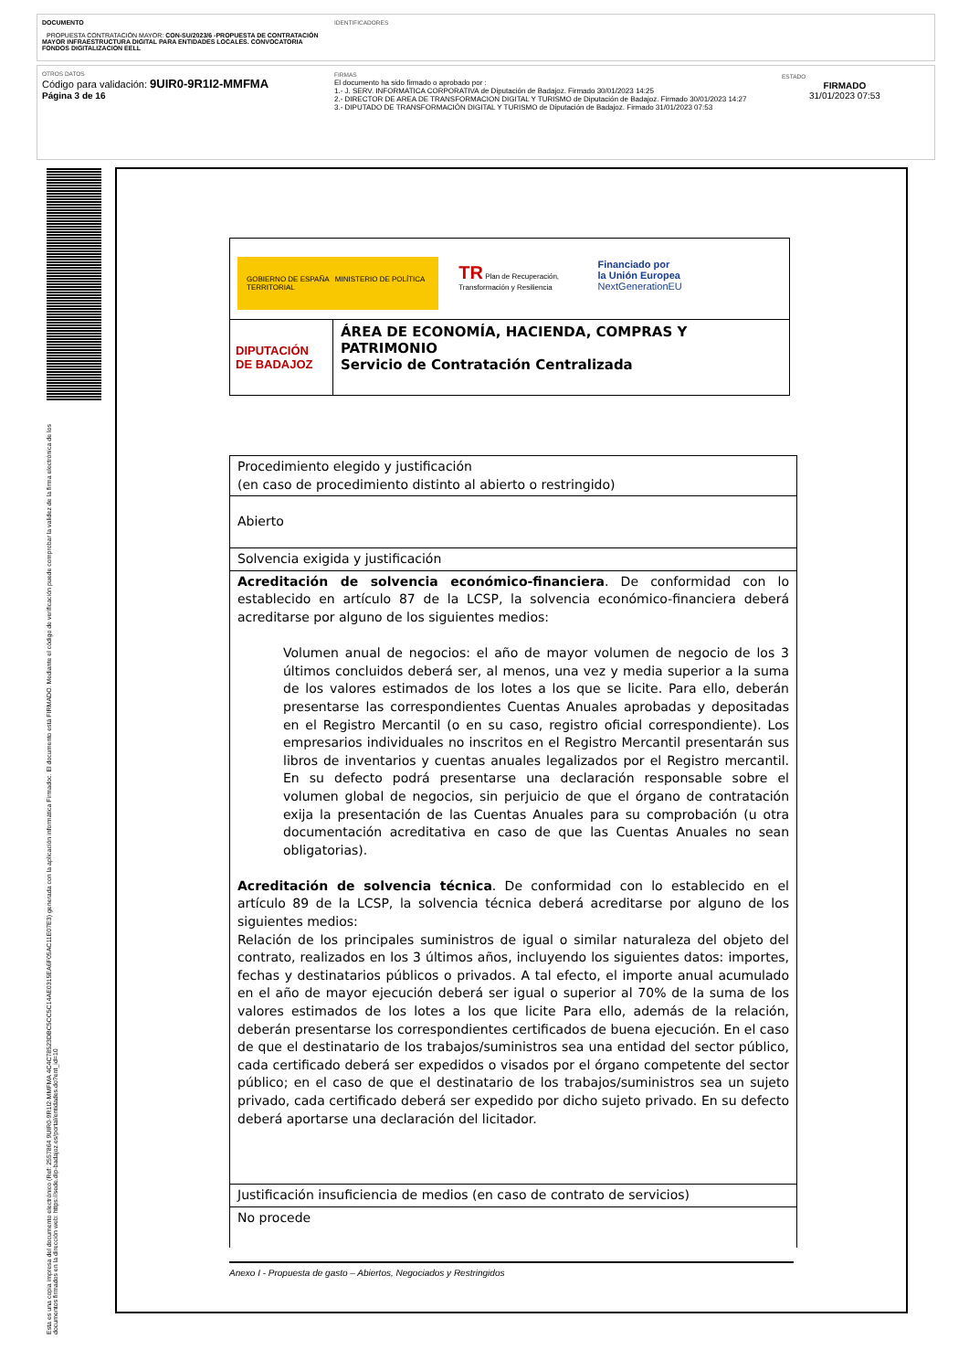DOCUMENTO
PROPUESTA CONTRATACIÓN MAYOR: CON-SU/2023/6 -PROPUESTA DE CONTRATACIÓN MAYOR INFRAESTRUCTURA DIGITAL PARA ENTIDADES LOCALES. CONVOCATORIA FONDOS DIGITALIZACION EELL
IDENTIFICADORES
OTROS DATOS
Código para validación: 9UIR0-9R1I2-MMFMA
Página 3 de 16
FIRMAS
El documento ha sido firmado o aprobado por :
1.- J. SERV. INFORMATICA CORPORATIVA de Diputación de Badajoz. Firmado 30/01/2023 14:25
2.- DIRECTOR DE AREA DE TRANSFORMACION DIGITAL Y TURISMO de Diputación de Badajoz. Firmado 30/01/2023 14:27
3.- DIPUTADO DE TRANSFORMACIÓN DIGITAL Y TURISMO de Diputación de Badajoz. Firmado 31/01/2023 07:53
ESTADO
FIRMADO
31/01/2023 07:53
Esta es una copia impresa del documento electrónico (Ref: 2557864 9UIR0-9R1I2-MMFMA 4C4C78523DBC5CC5C14AE0315EA6F05AC11E07E3) generada con la aplicación informática Firmadoc. El documento está FIRMADO. Mediante el código de verificación puede comprobar la validez de la firma electrónica de los documentos firmados en la dirección web: https://sede.dip-badajoz.es/portal/entidades.do?ent_id=10
| GOBIERNO DE ESPAÑA MINISTERIO DE POLÍTICA TERRITORIAL TR Plan de Recuperación, Transformación y Resiliencia Financiado por la Unión Europea NextGenerationEU | |
| DIPUTACIÓN DE BADAJOZ | ÁREA DE ECONOMÍA, HACIENDA, COMPRAS Y PATRIMONIO Servicio de Contratación Centralizada |
| Procedimiento elegido y justificación (en caso de procedimiento distinto al abierto o restringido) |
| Abierto |
| Solvencia exigida y justificación |
| Acreditación de solvencia económico-financiera . De conformidad con lo establecido en artículo 87 de la LCSP, la solvencia económico-financiera deberá acreditarse por alguno de los siguientes medios: Volumen anual de negocios: el año de mayor volumen de negocio de los 3 últimos concluidos deberá ser, al menos, una vez y media superior a la suma de los valores estimados de los lotes a los que se licite. Para ello, deberán presentarse las correspondientes Cuentas Anuales aprobadas y depositadas en el Registro Mercantil (o en su caso, registro oficial correspondiente). Los empresarios individuales no inscritos en el Registro Mercantil presentarán sus libros de inventarios y cuentas anuales legalizados por el Registro mercantil. En su defecto podrá presentarse una declaración responsable sobre el volumen global de negocios, sin perjuicio de que el órgano de contratación exija la presentación de las Cuentas Anuales para su comprobación (u otra documentación acreditativa en caso de que las Cuentas Anuales no sean obligatorias). Acreditación de solvencia técnica . De conformidad con lo establecido en el artículo 89 de la LCSP, la solvencia técnica deberá acreditarse por alguno de los siguientes medios: Relación de los principales suministros de igual o similar naturaleza del objeto del contrato, realizados en los 3 últimos años, incluyendo los siguientes datos: importes, fechas y destinatarios públicos o privados. A tal efecto, el importe anual acumulado en el año de mayor ejecución deberá ser igual o superior al 70% de la suma de los valores estimados de los lotes a los que licite Para ello, además de la relación, deberán presentarse los correspondientes certificados de buena ejecución. En el caso de que el destinatario de los trabajos/suministros sea una entidad del sector público, cada certificado deberá ser expedidos o visados por el órgano competente del sector público; en el caso de que el destinatario de los trabajos/suministros sea un sujeto privado, cada certificado deberá ser expedido por dicho sujeto privado. En su defecto deberá aportarse una declaración del licitador. |
| Justificación insuficiencia de medios (en caso de contrato de servicios) |
| No procede |
Anexo I - Propuesta de gasto – Abiertos, Negociados y Restringidos